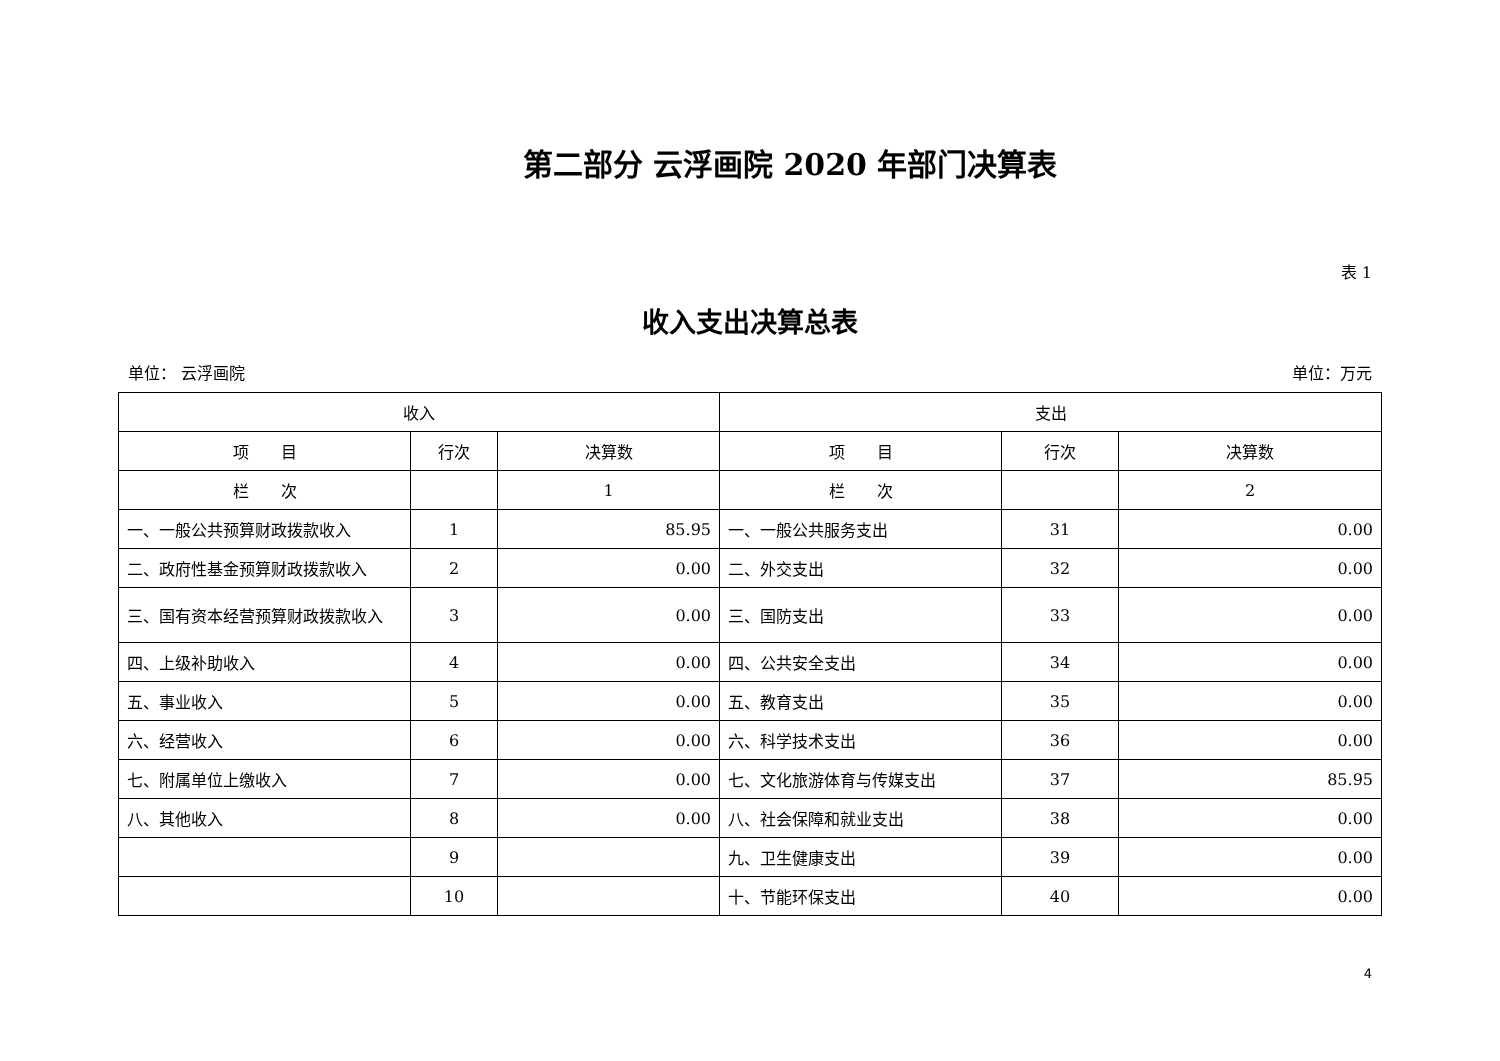第二部分 云浮画院 2020 年部门决算表
表 1
收入支出决算总表
单位： 云浮画院 单位：万元
| 收入 | | | 支出 | | |
| --- | --- | --- | --- | --- | --- |
| 项 目 | 行次 | 决算数 | 项 目 | 行次 | 决算数 |
| 栏 次 | | 1 | 栏 次 | | 2 |
| 一、一般公共预算财政拨款收入 | 1 | 85.95 | 一、一般公共服务支出 | 31 | 0.00 |
| 二、政府性基金预算财政拨款收入 | 2 | 0.00 | 二、外交支出 | 32 | 0.00 |
| 三、国有资本经营预算财政拨款收入 | 3 | 0.00 | 三、国防支出 | 33 | 0.00 |
| 四、上级补助收入 | 4 | 0.00 | 四、公共安全支出 | 34 | 0.00 |
| 五、事业收入 | 5 | 0.00 | 五、教育支出 | 35 | 0.00 |
| 六、经营收入 | 6 | 0.00 | 六、科学技术支出 | 36 | 0.00 |
| 七、附属单位上缴收入 | 7 | 0.00 | 七、文化旅游体育与传媒支出 | 37 | 85.95 |
| 八、其他收入 | 8 | 0.00 | 八、社会保障和就业支出 | 38 | 0.00 |
| | 9 | | 九、卫生健康支出 | 39 | 0.00 |
| | 10 | | 十、节能环保支出 | 40 | 0.00 |
4